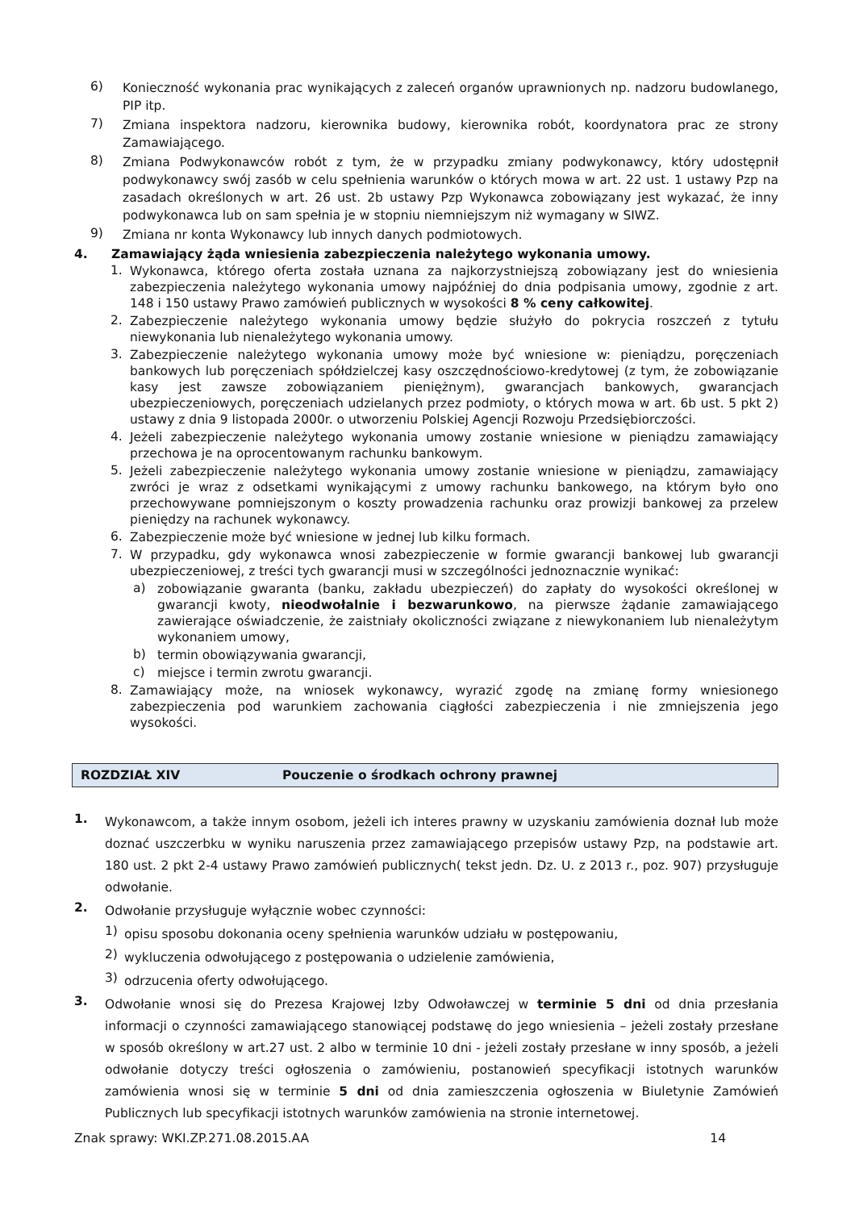6) Konieczność wykonania prac wynikających z zaleceń organów uprawnionych np. nadzoru budowlanego, PIP itp.
7) Zmiana inspektora nadzoru, kierownika budowy, kierownika robót, koordynatora prac ze strony Zamawiającego.
8) Zmiana Podwykonawców robót z tym, że w przypadku zmiany podwykonawcy, który udostępnił podwykonawcy swój zasób w celu spełnienia warunków o których mowa w art. 22 ust. 1 ustawy Pzp na zasadach określonych w art. 26 ust. 2b ustawy Pzp Wykonawca zobowiązany jest wykazać, że inny podwykonawca lub on sam spełnia je w stopniu niemniejszym niż wymagany w SIWZ.
9) Zmiana nr konta Wykonawcy lub innych danych podmiotowych.
4. Zamawiający żąda wniesienia zabezpieczenia należytego wykonania umowy.
1. Wykonawca, którego oferta została uznana za najkorzystniejszą zobowiązany jest do wniesienia zabezpieczenia należytego wykonania umowy najpóźniej do dnia podpisania umowy, zgodnie z art. 148 i 150 ustawy Prawo zamówień publicznych w wysokości 8 % ceny całkowitej.
2. Zabezpieczenie należytego wykonania umowy będzie służyło do pokrycia roszczeń z tytułu niewykonania lub nienależytego wykonania umowy.
3. Zabezpieczenie należytego wykonania umowy może być wniesione w: pieniądzu, poręczeniach bankowych lub poręczeniach spółdzielczej kasy oszczędnościowo-kredytowej (z tym, że zobowiązanie kasy jest zawsze zobowiązaniem pieniężnym), gwarancjach bankowych, gwarancjach ubezpieczeniowych, poręczeniach udzielanych przez podmioty, o których mowa w art. 6b ust. 5 pkt 2) ustawy z dnia 9 listopada 2000r. o utworzeniu Polskiej Agencji Rozwoju Przedsiębiorczości.
4. Jeżeli zabezpieczenie należytego wykonania umowy zostanie wniesione w pieniądzu zamawiający przechowa je na oprocentowanym rachunku bankowym.
5. Jeżeli zabezpieczenie należytego wykonania umowy zostanie wniesione w pieniądzu, zamawiający zwróci je wraz z odsetkami wynikającymi z umowy rachunku bankowego, na którym było ono przechowywane pomniejszonym o koszty prowadzenia rachunku oraz prowizji bankowej za przelew pieniędzy na rachunek wykonawcy.
6. Zabezpieczenie może być wniesione w jednej lub kilku formach.
7. W przypadku, gdy wykonawca wnosi zabezpieczenie w formie gwarancji bankowej lub gwarancji ubezpieczeniowej, z treści tych gwarancji musi w szczególności jednoznacznie wynikać:
a) zobowiązanie gwaranta (banku, zakładu ubezpieczeń) do zapłaty do wysokości określonej w gwarancji kwoty, nieodwołalnie i bezwarunkowo, na pierwsze żądanie zamawiającego zawierające oświadczenie, że zaistniały okoliczności związane z niewykonaniem lub nienależytym wykonaniem umowy,
b) termin obowiązywania gwarancji,
c) miejsce i termin zwrotu gwarancji.
8. Zamawiający może, na wniosek wykonawcy, wyrazić zgodę na zmianę formy wniesionego zabezpieczenia pod warunkiem zachowania ciągłości zabezpieczenia i nie zmniejszenia jego wysokości.
ROZDZIAŁ XIV Pouczenie o środkach ochrony prawnej
1. Wykonawcom, a także innym osobom, jeżeli ich interes prawny w uzyskaniu zamówienia doznał lub może doznać uszczerbku w wyniku naruszenia przez zamawiającego przepisów ustawy Pzp, na podstawie art. 180 ust. 2 pkt 2-4 ustawy Prawo zamówień publicznych( tekst jedn. Dz. U. z 2013 r., poz. 907) przysługuje odwołanie.
2. Odwołanie przysługuje wyłącznie wobec czynności:
1) opisu sposobu dokonania oceny spełnienia warunków udziału w postępowaniu,
2) wykluczenia odwołującego z postępowania o udzielenie zamówienia,
3) odrzucenia oferty odwołującego.
3. Odwołanie wnosi się do Prezesa Krajowej Izby Odwoławczej w terminie 5 dni od dnia przesłania informacji o czynności zamawiającego stanowiącej podstawę do jego wniesienia – jeżeli zostały przesłane w sposób określony w art.27 ust. 2 albo w terminie 10 dni - jeżeli zostały przesłane w inny sposób, a jeżeli odwołanie dotyczy treści ogłoszenia o zamówieniu, postanowień specyfikacji istotnych warunków zamówienia wnosi się w terminie 5 dni od dnia zamieszczenia ogłoszenia w Biuletynie Zamówień Publicznych lub specyfikacji istotnych warunków zamówienia na stronie internetowej.
Znak sprawy: WKI.ZP.271.08.2015.AA 14